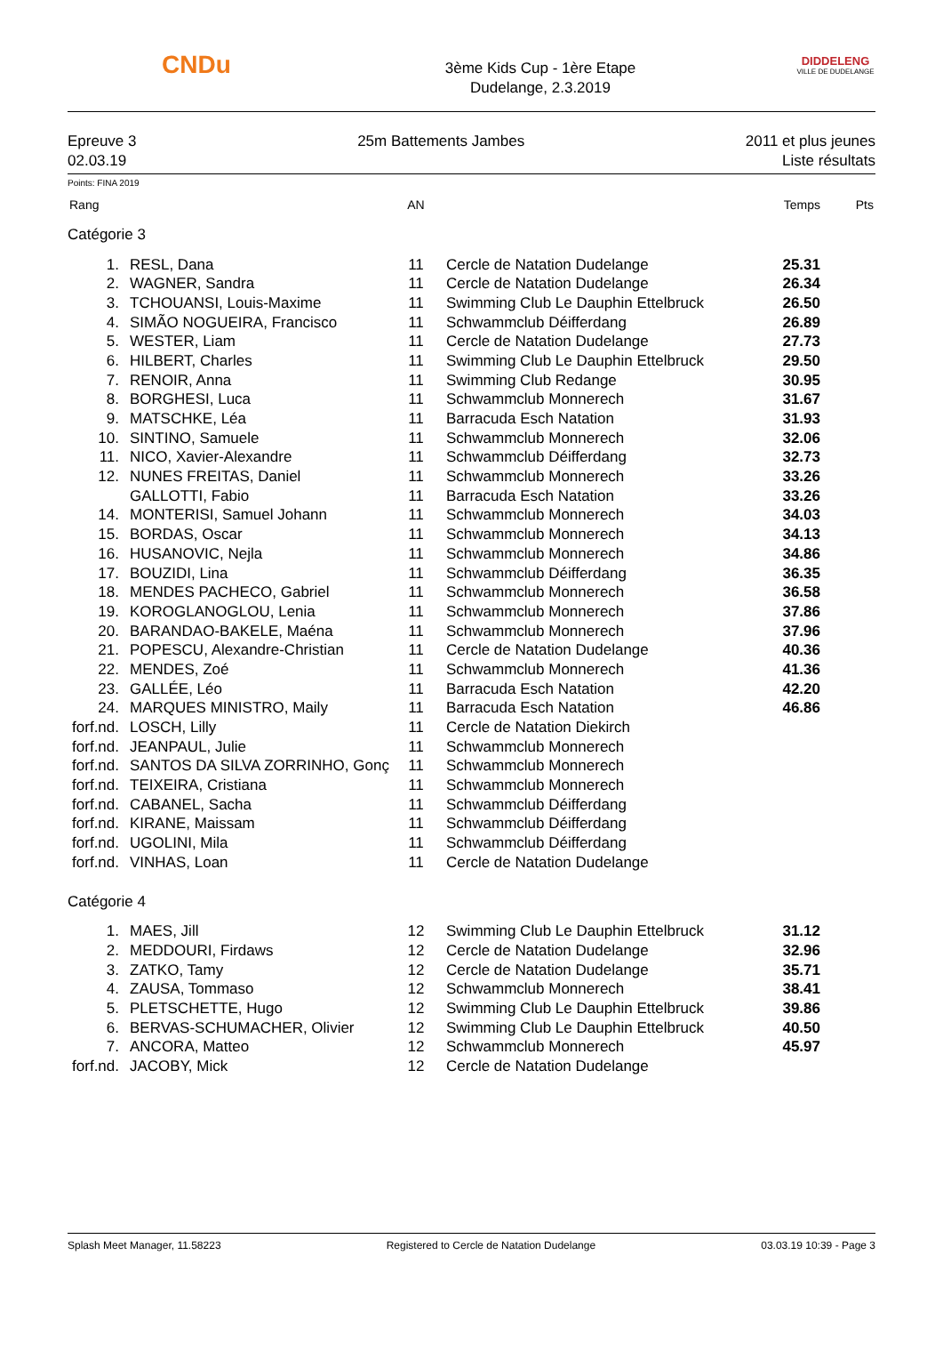CNDu
3ème Kids Cup - 1ère Etape
Dudelange, 2.3.2019
DIDDELENG
VILLE DE DUDELANGE
Epreuve 3
02.03.19
25m Battements Jambes 2011 et plus jeunes
Liste résultats
Points: FINA 2019
| Rang | | AN | | Temps | Pts |
| --- | --- | --- | --- | --- | --- |
| Catégorie 3 | | | | | |
| 1. | RESL, Dana | 11 | Cercle de Natation Dudelange | 25.31 | |
| 2. | WAGNER, Sandra | 11 | Cercle de Natation Dudelange | 26.34 | |
| 3. | TCHOUANSI, Louis-Maxime | 11 | Swimming Club Le Dauphin Ettelbruck | 26.50 | |
| 4. | SIMÃO NOGUEIRA, Francisco | 11 | Schwammclub Déifferdang | 26.89 | |
| 5. | WESTER, Liam | 11 | Cercle de Natation Dudelange | 27.73 | |
| 6. | HILBERT, Charles | 11 | Swimming Club Le Dauphin Ettelbruck | 29.50 | |
| 7. | RENOIR, Anna | 11 | Swimming Club Redange | 30.95 | |
| 8. | BORGHESI, Luca | 11 | Schwammclub Monnerech | 31.67 | |
| 9. | MATSCHKE, Léa | 11 | Barracuda Esch Natation | 31.93 | |
| 10. | SINTINO, Samuele | 11 | Schwammclub Monnerech | 32.06 | |
| 11. | NICO, Xavier-Alexandre | 11 | Schwammclub Déifferdang | 32.73 | |
| 12. | NUNES FREITAS, Daniel | 11 | Schwammclub Monnerech | 33.26 | |
| | GALLOTTI, Fabio | 11 | Barracuda Esch Natation | 33.26 | |
| 14. | MONTERISI, Samuel Johann | 11 | Schwammclub Monnerech | 34.03 | |
| 15. | BORDAS, Oscar | 11 | Schwammclub Monnerech | 34.13 | |
| 16. | HUSANOVIC, Nejla | 11 | Schwammclub Monnerech | 34.86 | |
| 17. | BOUZIDI, Lina | 11 | Schwammclub Déifferdang | 36.35 | |
| 18. | MENDES PACHECO, Gabriel | 11 | Schwammclub Monnerech | 36.58 | |
| 19. | KOROGLANOGLOU, Lenia | 11 | Schwammclub Monnerech | 37.86 | |
| 20. | BARANDAO-BAKELE, Maéna | 11 | Schwammclub Monnerech | 37.96 | |
| 21. | POPESCU, Alexandre-Christian | 11 | Cercle de Natation Dudelange | 40.36 | |
| 22. | MENDES, Zoé | 11 | Schwammclub Monnerech | 41.36 | |
| 23. | GALLÉE, Léo | 11 | Barracuda Esch Natation | 42.20 | |
| 24. | MARQUES MINISTRO, Maily | 11 | Barracuda Esch Natation | 46.86 | |
| forf.nd. | LOSCH, Lilly | 11 | Cercle de Natation Diekirch | | |
| forf.nd. | JEANPAUL, Julie | 11 | Schwammclub Monnerech | | |
| forf.nd. | SANTOS DA SILVA ZORRINHO, Gonç | 11 | Schwammclub Monnerech | | |
| forf.nd. | TEIXEIRA, Cristiana | 11 | Schwammclub Monnerech | | |
| forf.nd. | CABANEL, Sacha | 11 | Schwammclub Déifferdang | | |
| forf.nd. | KIRANE, Maissam | 11 | Schwammclub Déifferdang | | |
| forf.nd. | UGOLINI, Mila | 11 | Schwammclub Déifferdang | | |
| forf.nd. | VINHAS, Loan | 11 | Cercle de Natation Dudelange | | |
| Catégorie 4 | | | | | |
| 1. | MAES, Jill | 12 | Swimming Club Le Dauphin Ettelbruck | 31.12 | |
| 2. | MEDDOURI, Firdaws | 12 | Cercle de Natation Dudelange | 32.96 | |
| 3. | ZATKO, Tamy | 12 | Cercle de Natation Dudelange | 35.71 | |
| 4. | ZAUSA, Tommaso | 12 | Schwammclub Monnerech | 38.41 | |
| 5. | PLETSCHETTE, Hugo | 12 | Swimming Club Le Dauphin Ettelbruck | 39.86 | |
| 6. | BERVAS-SCHUMACHER, Olivier | 12 | Swimming Club Le Dauphin Ettelbruck | 40.50 | |
| 7. | ANCORA, Matteo | 12 | Schwammclub Monnerech | 45.97 | |
| forf.nd. | JACOBY, Mick | 12 | Cercle de Natation Dudelange | | |
Splash Meet Manager, 11.58223 Registered to Cercle de Natation Dudelange 03.03.19 10:39 - Page 3